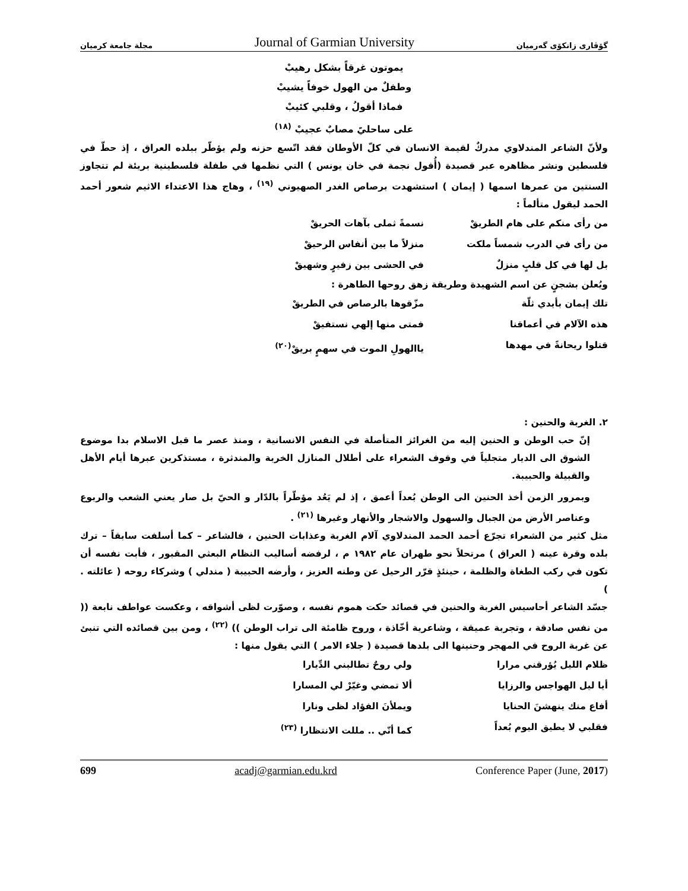مجلة جامعة كرميان Journal of Garmian University گۆڤاری زانكۆی گەرمیان
يموتون غرقاً بشكل رهيبْ
وطفلٌ من الهول خوفاً يشيبْ
فماذا أقولُ ، وقلبي كئيبْ
على ساحليً مصابٌ عجيبْ <sup>(١٨)</sup>
ولأنّ الشاعر المندلاوي مدركٌ لقيمة الانسان في كلّ الأوطان فقد اتّسع حزنه ولم يؤطّر ببلده العراق ، إذ حطّ في فلسطين ونشر مظاهره عبر قصيدة (أُفول نجمة في خان يونس ) التي نظمها في طفلة فلسطينية بريئة لم تتجاوز السنتين من عمرها اسمها ( إيمان ) استشهدت برصاص الغدر الصهيوني <sup>(١٩)</sup> ، وهاج هذا الاعتداء الاثيم شعور أحمد الحمد ليقول متألماً :
من رأى منكم على هام الطريقْ نسمةً ثملى بآهات الحريقْ
من رأى في الدرب شمساً ملكت منزلاً ما بين أنفاس الرحيقْ
بل لها في كل قلبٍ منزلٌ في الحشى بين زفيرٍ وشهيقْ
ويُعلن بشجنٍ عن اسم الشهيدة وطريقة زهق روحها الطاهرة :
تلك إيمان بأيدي ثلّة مزّقوها بالرصاص في الطريقْ
هذه الآلام في أعماقنا فمتى منها إلهي نستفيقْ
قتلوا ريحانةً في مهدها ياالهولِ الموت في سهمٍ بريقْ<sup>(٢٠)</sup>
٢. الغربة والحنين :
إنّ حب الوطن و الحنين إليه من الغرائز المتأصلة في النفس الانسانية ، ومنذ عصر ما قبل الاسلام بدا موضوع الشوق الى الديار متجلياً في وقوف الشعراء على أطلال المنازل الخربة والمندثرة ، مستذكرين عبرها أيام الأهل والقبيلة والحبيبة.
وبمرور الزمن أخذ الحنين الى الوطن بُعداً أعمق ، إذ لم يَعُد مؤطّراً بالدّار و الحيّ بل صار يعني الشعب والربوع وعناصر الأرض من الجبال والسهول والاشجار والأنهار وغيرها <sup>(٢١)</sup> .
مثل كثير من الشعراء تجرّع أحمد الحمد المندلاوي آلام الغربة وعذابات الحنين ، فالشاعر – كما أسلفت سابقاً – ترك بلده وقرة عينه ( العراق ) مرتحلاً نحو طهران عام ١٩٨٢ م ، لرفضه أساليب النظام البعثي المقبور ، فأبت نفسه أن تكون في ركب الطغاة والظلمة ، حينئذٍ قرّر الرحيل عن وطنه العزيز ، وأرضه الحبيبة ( مندلي ) وشركاء روحه ( عائلته . )
جسّد الشاعر أحاسيس الغربة والحنين في قصائد حكت هموم نفسه ، وصوّرت لظى أشواقه ، وعكست عواطف نابعة (( من نفس صادقة ، وتجربة عميقة ، وشاعرية أخّاذة ، وروح ظامئة الى تراب الوطن )) <sup>(٢٢)</sup> ، ومن بين قصائده التي تنبئ عن غربة الروح في المهجر وحنينها الى بلدها قصيدة ( جلاء الامر ) التي يقول منها :
ظلام الليل يُؤرقني مرارا ولي روحٌ تطالبني الدِّيارا
أيا ليل الهواجس والرزايا ألا تمضي وغيّرْ لي المسارا
أفاع منك ينهشنَ الحنايا ويملأنَ الفؤاد لظى ونارا
فقلبي لا يطيق اليوم بُعداً كما أنّي .. مللت الانتظارا <sup>(٢٣)</sup>
699 acadj@garmian.edu.krd Conference Paper (June, 2017)